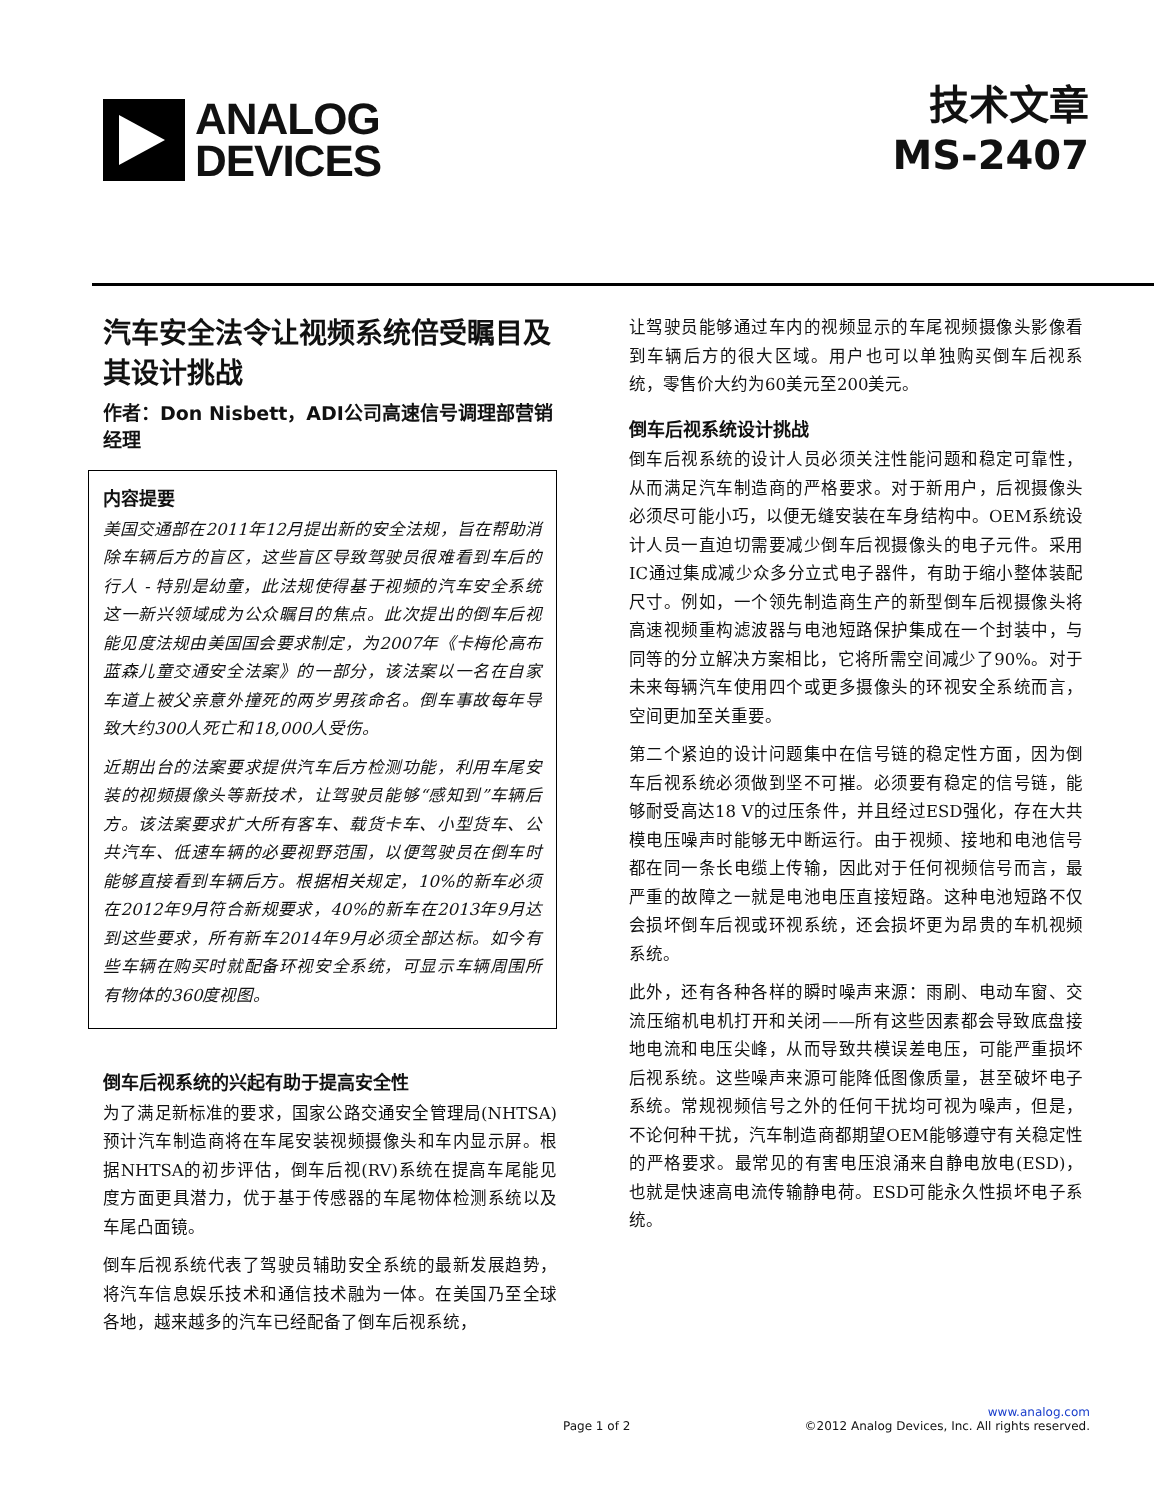ANALOG
DEVICES
技术文章
MS-2407
汽车安全法令让视频系统倍受瞩目及其设计挑战
作者：Don Nisbett，ADI公司高速信号调理部营销经理
内容提要
美国交通部在2011年12月提出新的安全法规，旨在帮助消除车辆后方的盲区，这些盲区导致驾驶员很难看到车后的行人 - 特别是幼童，此法规使得基于视频的汽车安全系统这一新兴领域成为公众瞩目的焦点。此次提出的倒车后视能见度法规由美国国会要求制定，为2007年《卡梅伦高布蓝森儿童交通安全法案》的一部分，该法案以一名在自家车道上被父亲意外撞死的两岁男孩命名。倒车事故每年导致大约300人死亡和18,000人受伤。
近期出台的法案要求提供汽车后方检测功能，利用车尾安装的视频摄像头等新技术，让驾驶员能够“感知到”车辆后方。该法案要求扩大所有客车、载货卡车、小型货车、公共汽车、低速车辆的必要视野范围，以便驾驶员在倒车时能够直接看到车辆后方。根据相关规定，10%的新车必须在2012年9月符合新规要求，40%的新车在2013年9月达到这些要求，所有新车2014年9月必须全部达标。如今有些车辆在购买时就配备环视安全系统，可显示车辆周围所有物体的360度视图。
倒车后视系统的兴起有助于提高安全性
为了满足新标准的要求，国家公路交通安全管理局(NHTSA)预计汽车制造商将在车尾安装视频摄像头和车内显示屏。根据NHTSA的初步评估，倒车后视(RV)系统在提高车尾能见度方面更具潜力，优于基于传感器的车尾物体检测系统以及车尾凸面镜。
倒车后视系统代表了驾驶员辅助安全系统的最新发展趋势，将汽车信息娱乐技术和通信技术融为一体。在美国乃至全球各地，越来越多的汽车已经配备了倒车后视系统，
让驾驶员能够通过车内的视频显示的车尾视频摄像头影像看到车辆后方的很大区域。用户也可以单独购买倒车后视系统，零售价大约为60美元至200美元。
倒车后视系统设计挑战
倒车后视系统的设计人员必须关注性能问题和稳定可靠性，从而满足汽车制造商的严格要求。对于新用户，后视摄像头必须尽可能小巧，以便无缝安装在车身结构中。OEM系统设计人员一直迫切需要减少倒车后视摄像头的电子元件。采用IC通过集成减少众多分立式电子器件，有助于缩小整体装配尺寸。例如，一个领先制造商生产的新型倒车后视摄像头将高速视频重构滤波器与电池短路保护集成在一个封装中，与同等的分立解决方案相比，它将所需空间减少了90%。对于未来每辆汽车使用四个或更多摄像头的环视安全系统而言，空间更加至关重要。
第二个紧迫的设计问题集中在信号链的稳定性方面，因为倒车后视系统必须做到坚不可摧。必须要有稳定的信号链，能够耐受高达18 V的过压条件，并且经过ESD强化，存在大共模电压噪声时能够无中断运行。由于视频、接地和电池信号都在同一条长电缆上传输，因此对于任何视频信号而言，最严重的故障之一就是电池电压直接短路。这种电池短路不仅会损坏倒车后视或环视系统，还会损坏更为昂贵的车机视频系统。
此外，还有各种各样的瞬时噪声来源：雨刷、电动车窗、交流压缩机电机打开和关闭——所有这些因素都会导致底盘接地电流和电压尖峰，从而导致共模误差电压，可能严重损坏后视系统。这些噪声来源可能降低图像质量，甚至破坏电子系统。常规视频信号之外的任何干扰均可视为噪声，但是，不论何种干扰，汽车制造商都期望OEM能够遵守有关稳定性的严格要求。最常见的有害电压浪涌来自静电放电(ESD)，也就是快速高电流传输静电荷。ESD可能永久性损坏电子系统。
www.analog.com
Page 1 of 2 ©2012 Analog Devices, Inc. All rights reserved.